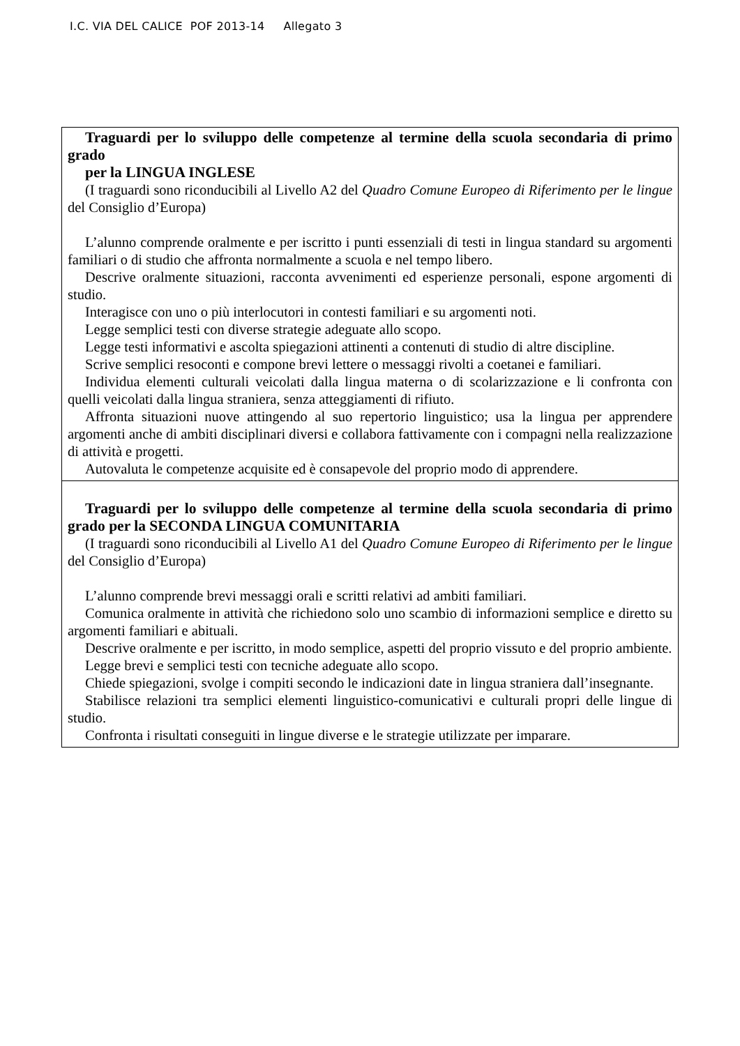I.C. VIA DEL CALICE POF 2013-14 Allegato 3
| Traguardi per lo sviluppo delle competenze al termine della scuola secondaria di primo grado per la LINGUA INGLESE (I traguardi sono riconducibili al Livello A2 del Quadro Comune Europeo di Riferimento per le lingue del Consiglio d’Europa) L’alunno comprende oralmente e per iscritto i punti essenziali di testi in lingua standard su argomenti familiari o di studio che affronta normalmente a scuola e nel tempo libero. Descrive oralmente situazioni, racconta avvenimenti ed esperienze personali, espone argomenti di studio. Interagisce con uno o più interlocutori in contesti familiari e su argomenti noti. Legge semplici testi con diverse strategie adeguate allo scopo. Legge testi informativi e ascolta spiegazioni attinenti a contenuti di studio di altre discipline. Scrive semplici resoconti e compone brevi lettere o messaggi rivolti a coetanei e familiari. Individua elementi culturali veicolati dalla lingua materna o di scolarizzazione e li confronta con quelli veicolati dalla lingua straniera, senza atteggiamenti di rifiuto. Affronta situazioni nuove attingendo al suo repertorio linguistico; usa la lingua per apprendere argomenti anche di ambiti disciplinari diversi e collabora fattivamente con i compagni nella realizzazione di attività e progetti. Autovaluta le competenze acquisite ed è consapevole del proprio modo di apprendere. |
| Traguardi per lo sviluppo delle competenze al termine della scuola secondaria di primo grado per la SECONDA LINGUA COMUNITARIA (I traguardi sono riconducibili al Livello A1 del Quadro Comune Europeo di Riferimento per le lingue del Consiglio d’Europa) L’alunno comprende brevi messaggi orali e scritti relativi ad ambiti familiari. Comunica oralmente in attività che richiedono solo uno scambio di informazioni semplice e diretto su argomenti familiari e abituali. Descrive oralmente e per iscritto, in modo semplice, aspetti del proprio vissuto e del proprio ambiente. Legge brevi e semplici testi con tecniche adeguate allo scopo. Chiede spiegazioni, svolge i compiti secondo le indicazioni date in lingua straniera dall’insegnante. Stabilisce relazioni tra semplici elementi linguistico-comunicativi e culturali propri delle lingue di studio. Confronta i risultati conseguiti in lingue diverse e le strategie utilizzate per imparare. |